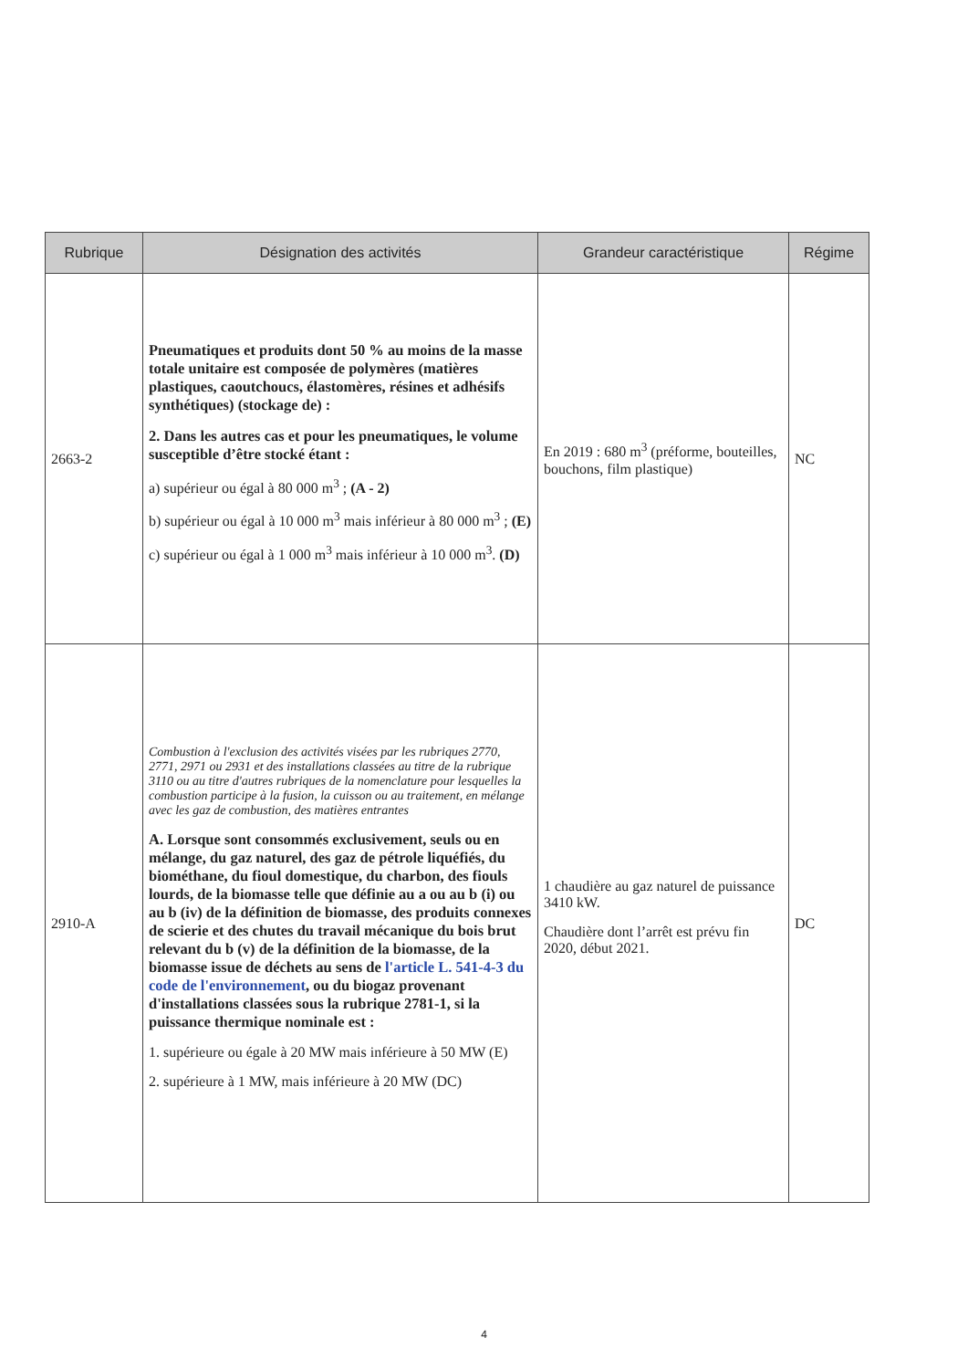| Rubrique | Désignation des activités | Grandeur caractéristique | Régime |
| --- | --- | --- | --- |
| 2663-2 | Pneumatiques et produits dont 50 % au moins de la masse totale unitaire est composée de polymères (matières plastiques, caoutchoucs, élastomères, résines et adhésifs synthétiques) (stockage de) : 2. Dans les autres cas et pour les pneumatiques, le volume susceptible d’être stocké étant : a) supérieur ou égal à 80 000 m<sup>3</sup> ; (A - 2) b) supérieur ou égal à 10 000 m<sup>3</sup> mais inférieur à 80 000 m<sup>3</sup> ; (E) c) supérieur ou égal à 1 000 m<sup>3</sup> mais inférieur à 10 000 m<sup>3</sup>. (D) | En 2019 : 680 m<sup>3</sup> (préforme, bouteilles, bouchons, film plastique) | NC |
| 2910-A | Combustion à l'exclusion des activités visées par les rubriques 2770, 2771, 2971 ou 2931 et des installations classées au titre de la rubrique 3110 ou au titre d'autres rubriques de la nomenclature pour lesquelles la combustion participe à la fusion, la cuisson ou au traitement, en mélange avec les gaz de combustion, des matières entrantes A. Lorsque sont consommés exclusivement, seuls ou en mélange, du gaz naturel, des gaz de pétrole liquéfiés, du biométhane, du fioul domestique, du charbon, des fiouls lourds, de la biomasse telle que définie au a ou au b (i) ou au b (iv) de la définition de biomasse, des produits connexes de scierie et des chutes du travail mécanique du bois brut relevant du b (v) de la définition de la biomasse, de la biomasse issue de déchets au sens de l'article L. 541-4-3 du code de l'environnement , ou du biogaz provenant d'installations classées sous la rubrique 2781-1, si la puissance thermique nominale est : 1. supérieure ou égale à 20 MW mais inférieure à 50 MW (E) 2. supérieure à 1 MW, mais inférieure à 20 MW (DC) | 1 chaudière au gaz naturel de puissance 3410 kW. Chaudière dont l’arrêt est prévu fin 2020, début 2021. | DC |
4